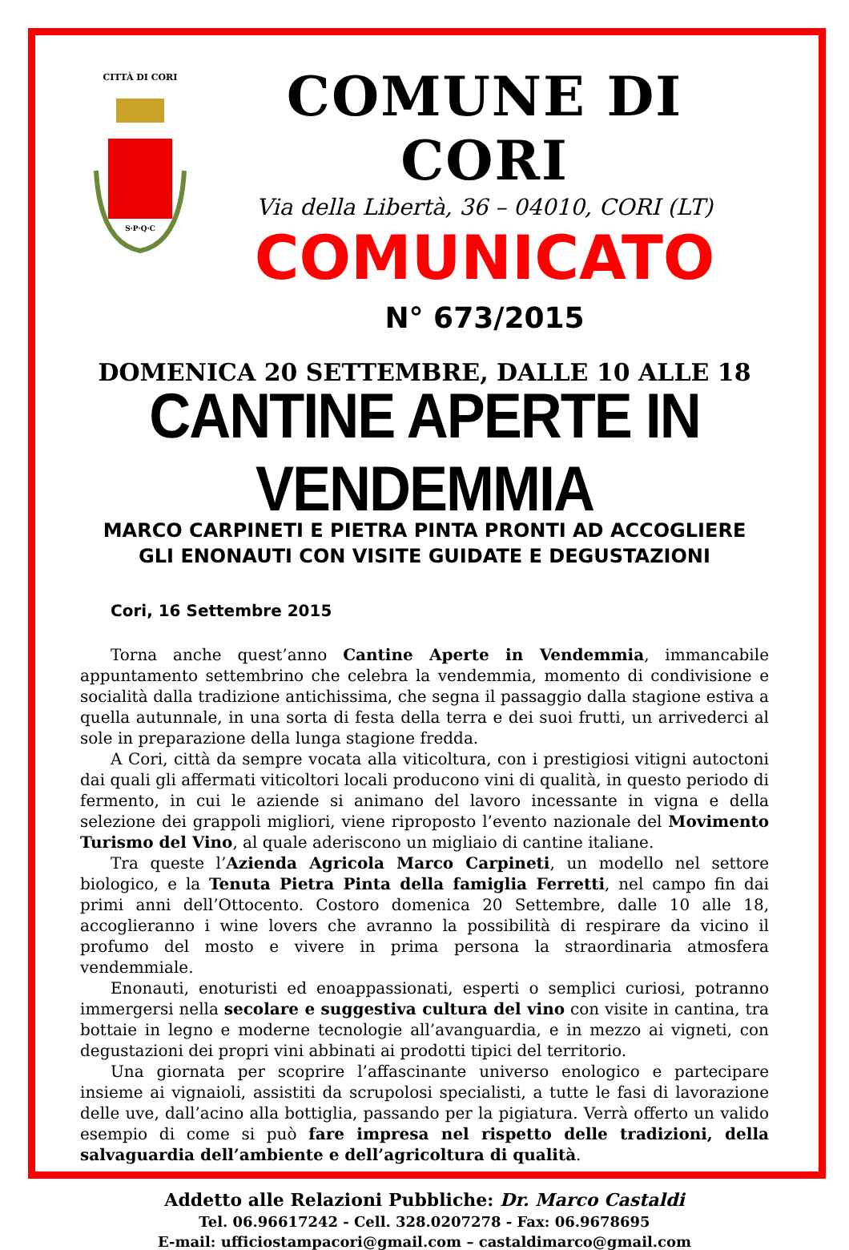CITTÀ DI CORI
S·P·Q·C
COMUNE DI CORI
Via della Libertà, 36 – 04010, CORI (LT)
COMUNICATO
N° 673/2015
DOMENICA 20 SETTEMBRE, DALLE 10 ALLE 18
CANTINE APERTE IN VENDEMMIA
MARCO CARPINETI E PIETRA PINTA PRONTI AD ACCOGLIERE
GLI ENONAUTI CON VISITE GUIDATE E DEGUSTAZIONI
Cori, 16 Settembre 2015
Torna anche quest’anno Cantine Aperte in Vendemmia, immancabile appuntamento settembrino che celebra la vendemmia, momento di condivisione e socialità dalla tradizione antichissima, che segna il passaggio dalla stagione estiva a quella autunnale, in una sorta di festa della terra e dei suoi frutti, un arrivederci al sole in preparazione della lunga stagione fredda.
A Cori, città da sempre vocata alla viticoltura, con i prestigiosi vitigni autoctoni dai quali gli affermati viticoltori locali producono vini di qualità, in questo periodo di fermento, in cui le aziende si animano del lavoro incessante in vigna e della selezione dei grappoli migliori, viene riproposto l’evento nazionale del Movimento Turismo del Vino, al quale aderiscono un migliaio di cantine italiane.
Tra queste l’Azienda Agricola Marco Carpineti, un modello nel settore biologico, e la Tenuta Pietra Pinta della famiglia Ferretti, nel campo fin dai primi anni dell’Ottocento. Costoro domenica 20 Settembre, dalle 10 alle 18, accoglieranno i wine lovers che avranno la possibilità di respirare da vicino il profumo del mosto e vivere in prima persona la straordinaria atmosfera vendemmiale.
Enonauti, enoturisti ed enoappassionati, esperti o semplici curiosi, potranno immergersi nella secolare e suggestiva cultura del vino con visite in cantina, tra bottaie in legno e moderne tecnologie all’avanguardia, e in mezzo ai vigneti, con degustazioni dei propri vini abbinati ai prodotti tipici del territorio.
Una giornata per scoprire l’affascinante universo enologico e partecipare insieme ai vignaioli, assistiti da scrupolosi specialisti, a tutte le fasi di lavorazione delle uve, dall’acino alla bottiglia, passando per la pigiatura. Verrà offerto un valido esempio di come si può fare impresa nel rispetto delle tradizioni, della salvaguardia dell’ambiente e dell’agricoltura di qualità.
Addetto alle Relazioni Pubbliche: Dr. Marco Castaldi
Tel. 06.96617242 - Cell. 328.0207278 - Fax: 06.9678695
E-mail: ufficiostampacori@gmail.com – castaldimarco@gmail.com